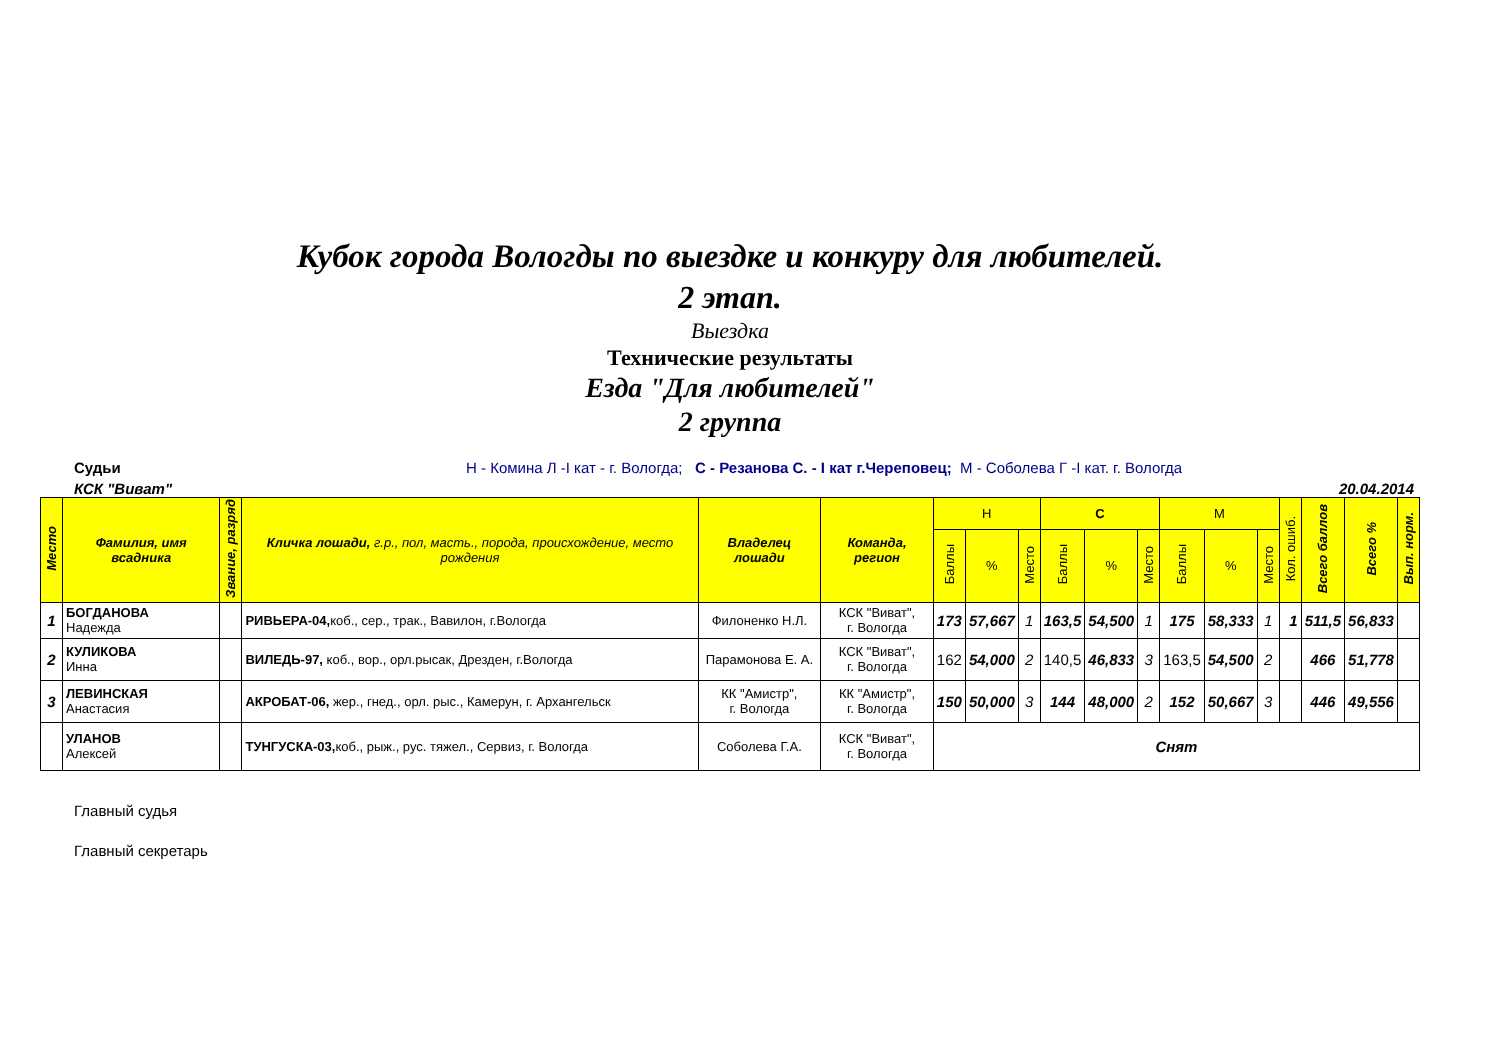Кубок города Вологды по выездке и конкуру для любителей.
2 этап.
Выездка
Технические результаты
Езда "Для любителей"
2 группа
Судьи Н - Комина Л -I кат - г. Вологда; С - Резанова С. - I кат г.Череповец; М - Соболева Г -I кат. г. Вологда
КСК "Виват" 20.04.2014
| Место | Фамилия, имя всадника | Звание, разряд | Кличка лошади, г.р., пол, масть., порода, происхождение, место рождения | Владелец лошади | Команда, регион | Н | | | С | | | М | | | Кол. ошиб. | Всего баллов | Всего % | Вып. норм. |
| --- | --- | --- | --- | --- | --- | --- | --- | --- | --- | --- | --- | --- | --- | --- | --- | --- | --- | --- |
| | | | | | | Баллы | % | Место | Баллы | % | Место | Баллы | % | Место | | | | |
| 1 | БОГДАНОВА Надежда | | РИВЬЕРА-04, коб., сер., трак., Вавилон, г.Вологда | Филоненко Н.Л. | КСК "Виват", г. Вологда | 173 | 57,667 | 1 | 163,5 | 54,500 | 1 | 175 | 58,333 | 1 | 1 | 511,5 | 56,833 | |
| 2 | КУЛИКОВА Инна | | ВИЛЕДЬ-97, коб., вор., орл.рысак, Дрезден, г.Вологда | Парамонова Е. А. | КСК "Виват", г. Вологда | 162 | 54,000 | 2 | 140,5 | 46,833 | 3 | 163,5 | 54,500 | 2 | | 466 | 51,778 | |
| 3 | ЛЕВИНСКАЯ Анастасия | | АКРОБАТ-06, жер., гнед., орл. рыс., Камерун, г. Архангельск | КК "Амистр", г. Вологда | КК "Амистр", г. Вологда | 150 | 50,000 | 3 | 144 | 48,000 | 2 | 152 | 50,667 | 3 | | 446 | 49,556 | |
| | УЛАНОВ Алексей | | ТУНГУСКА-03, коб., рыж., рус. тяжел., Сервиз, г. Вологда | Соболева Г.А. | КСК "Виват", г. Вологда | Снят | | | | | | | | | | | | |
Главный судья
Главный секретарь